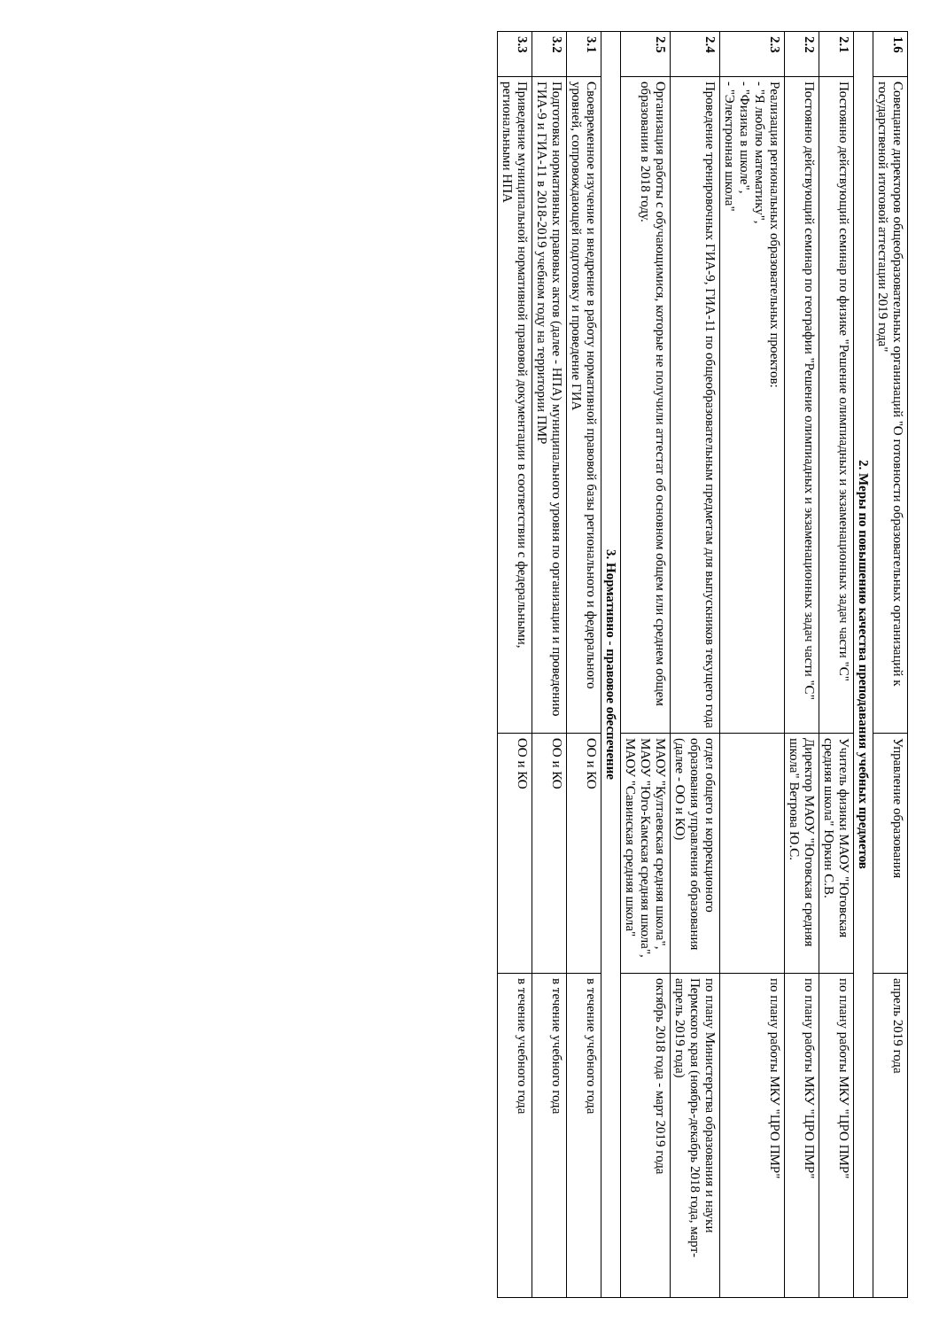| 1.6 | Совещание директоров общеобразовательных организаций "О готовности образовательных организаций к государственой итоговой аттестации 2019 года" | Управление образования | апрель 2019 года |
| 2. Меры по повышению качества преподавания учебных предметов | | | |
| 2.1 | Постоянно действующий семинар по физике "Решение олимпиадных и экзаменационных задач части "С" | Учитель физики МАОУ "Юговская средняя школа" Юркин С.В. | по плану работы МКУ "ЦРО ПМР" |
| 2.2 | Постоянно действующий семинар по географии "Решение олимпиадных и экзаменационных задач части "С" | Директор МАОУ "Юговская средняя школа" Ветрова Ю.С. | по плану работы МКУ "ЦРО ПМР" |
| 2.3 | Реализация региональных образовательных проектов: - "Я люблю математику", - "Физика в школе", - "Электронная школа" | | по плану работы МКУ "ЦРО ПМР" |
| 2.4 | Проведение тренировочных ГИА-9, ГИА-11 по общеобразовательным предметам для выпускников текущего года | отдел общего и коррекционого образования управления образования (далее - ОО и КО) | по плану Министерства образования и науки Пермского края (ноябрь-декабрь 2018 года, март-апрель 2019 года) |
| 2.5 | Организация работы с обучающимися, которые не получили аттестат об основном общем или среднем общем образовании в 2018 году. | МАОУ "Култаевская средняя школа", МАОУ "Юго-Камская средняя школа", МАОУ "Савинская средняя школа" | октябрь 2018 года - март 2019 года |
| 3. Нормативно - правовое обеспечение | | | |
| 3.1 | Своевременное изучение и внедрение в работу нормативной правовой базы регионального и федерального уровней, сопровождающей подготовку и проведение ГИА | ОО и КО | в течение учебного года |
| 3.2 | Подготовка нормативных правовых актов (далее - НПА) муниципального уровня по организации и проведению ГИА-9 и ГИА-11 в 2018-2019 учебном году на территории ПМР | ОО и КО | в течение учебного года |
| 3.3 | Приведение муниципальной нормативной правовой документации в соответствии с федеральными, региональными НПА | ОО и КО | в течение учебного года |